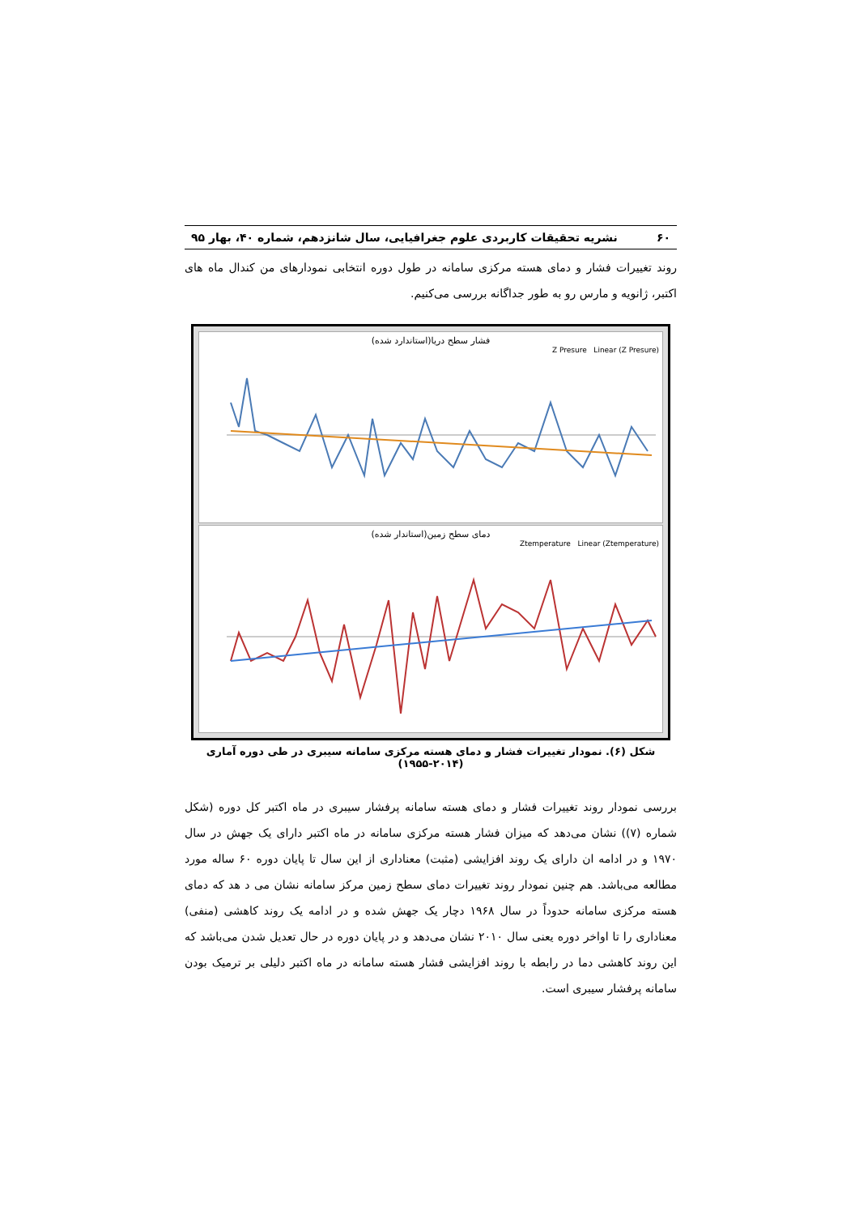۶۰ نشریه تحقیقات کاربردی علوم جغرافیایی، سال شانزدهم، شماره ۴۰، بهار ۹۵
روند تغییرات فشار و دمای هسته مرکزی سامانه در طول دوره انتخابی نمودارهای من کندال ماه های اکتبر، ژانویه و مارس رو به طور جداگانه بررسی می‌کنیم.
فشار سطح دریا(استاندارد شده)
Z Presure Linear (Z Presure)
دمای سطح زمین(استاندار شده)
Ztemperature Linear (Ztemperature)
شکل (۶). نمودار تغییرات فشار و دمای هسته مرکزی سامانه سیبری در طی دوره آماری (۲۰۱۴-۱۹۵۵)
بررسی نمودار روند تغییرات فشار و دمای هسته سامانه پرفشار سیبری در ماه اکتبر کل دوره (شکل شماره (۷)) نشان می‌دهد که میزان فشار هسته مرکزی سامانه در ماه اکتبر دارای یک جهش در سال ۱۹۷۰ و در ادامه ان دارای یک روند افزایشی (مثبت) معناداری از این سال تا پایان دوره ۶۰ ساله مورد مطالعه می‌باشد. هم چنین نمودار روند تغییرات دمای سطح زمین مرکز سامانه نشان می د هد که دمای هسته مرکزی سامانه حدوداً در سال ۱۹۶۸ دچار یک جهش شده و در ادامه یک روند کاهشی (منفی) معناداری را تا اواخر دوره یعنی سال ۲۰۱۰ نشان می‌دهد و در پایان دوره در حال تعدیل شدن می‌باشد که این روند کاهشی دما در رابطه با روند افزایشی فشار هسته سامانه در ماه اکتبر دلیلی بر ترمیک بودن سامانه پرفشار سیبری است.